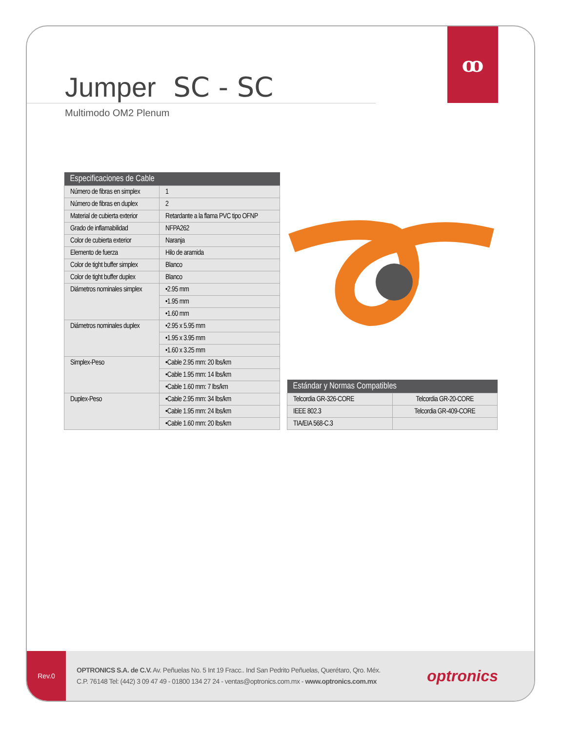ꝏ
Jumper SC - SC
Multimodo OM2 Plenum
| Especificaciones de Cable | |
| --- | --- |
| Número de fibras en simplex | 1 |
| Número de fibras en duplex | 2 |
| Material de cubierta exterior | Retardante a la flama PVC tipo OFNP |
| Grado de inflamabilidad | NFPA262 |
| Color de cubierta exterior | Naranja |
| Elemento de fuerza | Hilo de aramida |
| Color de tight buffer simplex | Blanco |
| Color de tight buffer duplex | Blanco |
| Diámetros nominales simplex | •2.95 mm |
| | •1.95 mm |
| | •1.60 mm |
| Diámetros nominales duplex | •2.95 x 5.95 mm |
| | •1.95 x 3.95 mm |
| | •1.60 x 3.25 mm |
| Simplex-Peso | •Cable 2.95 mm: 20 lbs/km |
| | •Cable 1.95 mm: 14 lbs/km |
| | •Cable 1.60 mm: 7 lbs/km |
| Duplex-Peso | •Cable 2.95 mm: 34 lbs/km |
| | •Cable 1.95 mm: 24 lbs/km |
| | •Cable 1.60 mm: 20 lbs/km |
| Estándar y Normas Compatibles | |
| --- | --- |
| Telcordia GR-326-CORE | Telcordia GR-20-CORE |
| IEEE 802.3 | Telcordia GR-409-CORE |
| TIA/EIA 568-C.3 | |
Rev.0
OPTRONICS S.A. de C.V. Av. Peñuelas No. 5 Int 19 Fracc.. Ind San Pedrito Peñuelas, Querétaro, Qro. Méx.
C.P. 76148 Tel: (442) 3 09 47 49 - 01800 134 27 24 - ventas@optronics.com.mx - www.optronics.com.mx
optronics